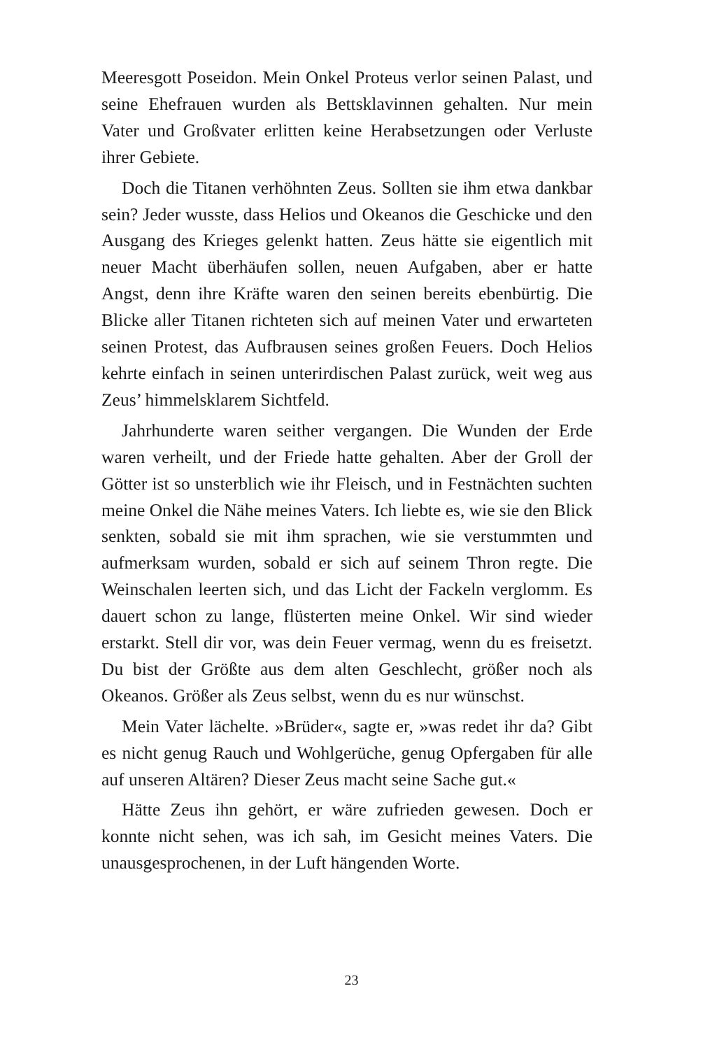Meeresgott Poseidon. Mein Onkel Proteus verlor seinen Palast, und seine Ehefrauen wurden als Bettsklavinnen gehalten. Nur mein Vater und Großvater erlitten keine Herabsetzungen oder Verluste ihrer Gebiete.
Doch die Titanen verhöhnten Zeus. Sollten sie ihm etwa dankbar sein? Jeder wusste, dass Helios und Okeanos die Geschicke und den Ausgang des Krieges gelenkt hatten. Zeus hätte sie eigentlich mit neuer Macht überhäufen sollen, neuen Aufgaben, aber er hatte Angst, denn ihre Kräfte waren den seinen bereits ebenbürtig. Die Blicke aller Titanen richteten sich auf meinen Vater und erwarteten seinen Protest, das Aufbrausen seines großen Feuers. Doch Helios kehrte einfach in seinen unterirdischen Palast zurück, weit weg aus Zeus’ himmelsklarem Sichtfeld.
Jahrhunderte waren seither vergangen. Die Wunden der Erde waren verheilt, und der Friede hatte gehalten. Aber der Groll der Götter ist so unsterblich wie ihr Fleisch, und in Festnächten suchten meine Onkel die Nähe meines Vaters. Ich liebte es, wie sie den Blick senkten, sobald sie mit ihm sprachen, wie sie verstummten und aufmerksam wurden, sobald er sich auf seinem Thron regte. Die Weinschalen leerten sich, und das Licht der Fackeln verglomm. Es dauert schon zu lange, flüsterten meine Onkel. Wir sind wieder erstarkt. Stell dir vor, was dein Feuer vermag, wenn du es freisetzt. Du bist der Größte aus dem alten Geschlecht, größer noch als Okeanos. Größer als Zeus selbst, wenn du es nur wünschst.
Mein Vater lächelte. »Brüder«, sagte er, »was redet ihr da? Gibt es nicht genug Rauch und Wohlgerüche, genug Opfergaben für alle auf unseren Altären? Dieser Zeus macht seine Sache gut.«
Hätte Zeus ihn gehört, er wäre zufrieden gewesen. Doch er konnte nicht sehen, was ich sah, im Gesicht meines Vaters. Die unausgesprochenen, in der Luft hängenden Worte.
23